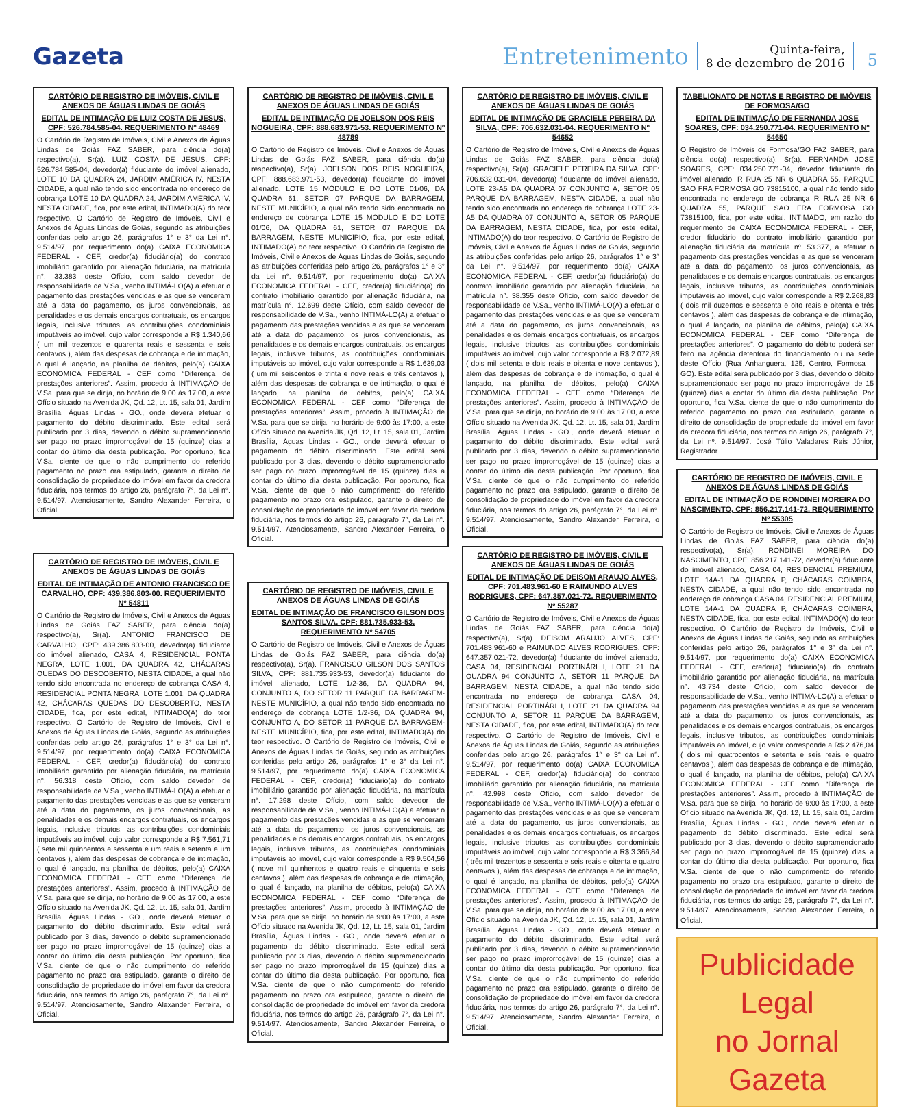Gazeta
Entretenimento
Quinta-feira,
8 de dezembro de 2016
5
CARTÓRIO DE REGISTRO DE IMÓVEIS, CIVIL E ANEXOS DE ÁGUAS LINDAS DE GOIÁS
EDITAL DE INTIMAÇÃO DE LUIZ COSTA DE JESUS, CPF: 526.784.585-04. REQUERIMENTO Nº 48469
O Cartório de Registro de Imóveis, Civil e Anexos de Águas Lindas de Goiás FAZ SABER, para ciência do(a) respectivo(a), Sr(a). LUIZ COSTA DE JESUS, CPF: 526.784.585-04, devedor(a) fiduciante do imóvel alienado, LOTE 10 DA QUADRA 24, JARDIM AMÉRICA IV, NESTA CIDADE, a qual não tendo sido encontrada no endereço de cobrança LOTE 10 DA QUADRA 24, JARDIM AMÉRICA IV, NESTA CIDADE, fica, por este edital, INTIMADO(A) do teor respectivo. O Cartório de Registro de Imóveis, Civil e Anexos de Águas Lindas de Goiás, segundo as atribuições conferidas pelo artigo 26, parágrafos 1° e 3° da Lei n°. 9.514/97, por requerimento do(a) CAIXA ECONOMICA FEDERAL - CEF, credor(a) fiduciário(a) do contrato imobiliário garantido por alienação fiduciária, na matrícula n°. 33.383 deste Ofício, com saldo devedor de responsabilidade de V.Sa., venho INTIMÁ-LO(A) a efetuar o pagamento das prestações vencidas e as que se venceram até a data do pagamento, os juros convencionais, as penalidades e os demais encargos contratuais, os encargos legais, inclusive tributos, as contribuições condominiais imputáveis ao imóvel, cujo valor corresponde a R$ 1.340,66 ( um mil trezentos e quarenta reais e sessenta e seis centavos ), além das despesas de cobrança e de intimação, o qual é lançado, na planilha de débitos, pelo(a) CAIXA ECONOMICA FEDERAL - CEF como “Diferença de prestações anteriores”. Assim, procedo à INTIMAÇÃO de V.Sa. para que se dirija, no horário de 9:00 às 17:00, a este Ofício situado na Avenida JK, Qd. 12, Lt. 15, sala 01, Jardim Brasília, Águas Lindas - GO., onde deverá efetuar o pagamento do débito discriminado. Este edital será publicado por 3 dias, devendo o débito supramencionado ser pago no prazo improrrogável de 15 (quinze) dias a contar do último dia desta publicação. Por oportuno, fica V.Sa. ciente de que o não cumprimento do referido pagamento no prazo ora estipulado, garante o direito de consolidação de propriedade do imóvel em favor da credora fiduciária, nos termos do artigo 26, parágrafo 7°, da Lei n°. 9.514/97. Atenciosamente, Sandro Alexander Ferreira, o Oficial.
CARTÓRIO DE REGISTRO DE IMÓVEIS, CIVIL E ANEXOS DE ÁGUAS LINDAS DE GOIÁS
EDITAL DE INTIMAÇÃO DE ANTONIO FRANCISCO DE CARVALHO, CPF: 439.386.803-00. REQUERIMENTO Nº 54811
O Cartório de Registro de Imóveis, Civil e Anexos de Águas Lindas de Goiás FAZ SABER, para ciência do(a) respectivo(a), Sr(a). ANTONIO FRANCISCO DE CARVALHO, CPF: 439.386.803-00, devedor(a) fiduciante do imóvel alienado, CASA 4, RESIDENCIAL PONTA NEGRA, LOTE 1.001, DA QUADRA 42, CHÁCARAS QUEDAS DO DESCOBERTO, NESTA CIDADE, a qual não tendo sido encontrada no endereço de cobrança CASA 4, RESIDENCIAL PONTA NEGRA, LOTE 1.001, DA QUADRA 42, CHÁCARAS QUEDAS DO DESCOBERTO, NESTA CIDADE, fica, por este edital, INTIMADO(A) do teor respectivo. O Cartório de Registro de Imóveis, Civil e Anexos de Águas Lindas de Goiás, segundo as atribuições conferidas pelo artigo 26, parágrafos 1° e 3° da Lei n°. 9.514/97, por requerimento do(a) CAIXA ECONOMICA FEDERAL - CEF, credor(a) fiduciário(a) do contrato imobiliário garantido por alienação fiduciária, na matrícula n°. 56.318 deste Ofício, com saldo devedor de responsabilidade de V.Sa., venho INTIMÁ-LO(A) a efetuar o pagamento das prestações vencidas e as que se venceram até a data do pagamento, os juros convencionais, as penalidades e os demais encargos contratuais, os encargos legais, inclusive tributos, as contribuições condominiais imputáveis ao imóvel, cujo valor corresponde a R$ 7.561,71 ( sete mil quinhentos e sessenta e um reais e setenta e um centavos ), além das despesas de cobrança e de intimação, o qual é lançado, na planilha de débitos, pelo(a) CAIXA ECONOMICA FEDERAL - CEF como “Diferença de prestações anteriores”. Assim, procedo à INTIMAÇÃO de V.Sa. para que se dirija, no horário de 9:00 às 17:00, a este Ofício situado na Avenida JK, Qd. 12, Lt. 15, sala 01, Jardim Brasília, Águas Lindas - GO., onde deverá efetuar o pagamento do débito discriminado. Este edital será publicado por 3 dias, devendo o débito supramencionado ser pago no prazo improrrogável de 15 (quinze) dias a contar do último dia desta publicação. Por oportuno, fica V.Sa. ciente de que o não cumprimento do referido pagamento no prazo ora estipulado, garante o direito de consolidação de propriedade do imóvel em favor da credora fiduciária, nos termos do artigo 26, parágrafo 7°, da Lei n°. 9.514/97. Atenciosamente, Sandro Alexander Ferreira, o Oficial.
CARTÓRIO DE REGISTRO DE IMÓVEIS, CIVIL E ANEXOS DE ÁGUAS LINDAS DE GOIÁS
EDITAL DE INTIMAÇÃO DE JOELSON DOS REIS NOGUEIRA, CPF: 888.683.971-53. REQUERIMENTO Nº 48789
O Cartório de Registro de Imóveis, Civil e Anexos de Águas Lindas de Goiás FAZ SABER, para ciência do(a) respectivo(a), Sr(a). JOELSON DOS REIS NOGUEIRA, CPF: 888.683.971-53, devedor(a) fiduciante do imóvel alienado, LOTE 15 MÓDULO E DO LOTE 01/06, DA QUADRA 61, SETOR 07 PARQUE DA BARRAGEM, NESTE MUNICÍPIO, a qual não tendo sido encontrada no endereço de cobrança LOTE 15 MÓDULO E DO LOTE 01/06, DA QUADRA 61, SETOR 07 PARQUE DA BARRAGEM, NESTE MUNICÍPIO, fica, por este edital, INTIMADO(A) do teor respectivo. O Cartório de Registro de Imóveis, Civil e Anexos de Águas Lindas de Goiás, segundo as atribuições conferidas pelo artigo 26, parágrafos 1° e 3° da Lei n°. 9.514/97, por requerimento do(a) CAIXA ECONOMICA FEDERAL - CEF, credor(a) fiduciário(a) do contrato imobiliário garantido por alienação fiduciária, na matrícula n°. 12.699 deste Ofício, com saldo devedor de responsabilidade de V.Sa., venho INTIMÁ-LO(A) a efetuar o pagamento das prestações vencidas e as que se venceram até a data do pagamento, os juros convencionais, as penalidades e os demais encargos contratuais, os encargos legais, inclusive tributos, as contribuições condominiais imputáveis ao imóvel, cujo valor corresponde a R$ 1.639,03 ( um mil seiscentos e trinta e nove reais e três centavos ), além das despesas de cobrança e de intimação, o qual é lançado, na planilha de débitos, pelo(a) CAIXA ECONOMICA FEDERAL - CEF como “Diferença de prestações anteriores”. Assim, procedo à INTIMAÇÃO de V.Sa. para que se dirija, no horário de 9:00 às 17:00, a este Ofício situado na Avenida JK, Qd. 12, Lt. 15, sala 01, Jardim Brasília, Águas Lindas - GO., onde deverá efetuar o pagamento do débito discriminado. Este edital será publicado por 3 dias, devendo o débito supramencionado ser pago no prazo improrrogável de 15 (quinze) dias a contar do último dia desta publicação. Por oportuno, fica V.Sa. ciente de que o não cumprimento do referido pagamento no prazo ora estipulado, garante o direito de consolidação de propriedade do imóvel em favor da credora fiduciária, nos termos do artigo 26, parágrafo 7°, da Lei n°. 9.514/97. Atenciosamente, Sandro Alexander Ferreira, o Oficial.
CARTÓRIO DE REGISTRO DE IMÓVEIS, CIVIL E ANEXOS DE ÁGUAS LINDAS DE GOIÁS
EDITAL DE INTIMAÇÃO DE FRANCISCO GILSON DOS SANTOS SILVA, CPF: 881.735.933-53. REQUERIMENTO Nº 54705
O Cartório de Registro de Imóveis, Civil e Anexos de Águas Lindas de Goiás FAZ SABER, para ciência do(a) respectivo(a), Sr(a). FRANCISCO GILSON DOS SANTOS SILVA, CPF: 881.735.933-53, devedor(a) fiduciante do imóvel alienado, LOTE 1/2-36, DA QUADRA 94, CONJUNTO A, DO SETOR 11 PARQUE DA BARRAGEM- NESTE MUNICÍPIO, a qual não tendo sido encontrada no endereço de cobrança LOTE 1/2-36, DA QUADRA 94, CONJUNTO A, DO SETOR 11 PARQUE DA BARRAGEM- NESTE MUNICÍPIO, fica, por este edital, INTIMADO(A) do teor respectivo. O Cartório de Registro de Imóveis, Civil e Anexos de Águas Lindas de Goiás, segundo as atribuições conferidas pelo artigo 26, parágrafos 1° e 3° da Lei n°. 9.514/97, por requerimento do(a) CAIXA ECONOMICA FEDERAL - CEF, credor(a) fiduciário(a) do contrato imobiliário garantido por alienação fiduciária, na matrícula n°. 17.298 deste Ofício, com saldo devedor de responsabilidade de V.Sa., venho INTIMÁ-LO(A) a efetuar o pagamento das prestações vencidas e as que se venceram até a data do pagamento, os juros convencionais, as penalidades e os demais encargos contratuais, os encargos legais, inclusive tributos, as contribuições condominiais imputáveis ao imóvel, cujo valor corresponde a R$ 9.504,56 ( nove mil quinhentos e quatro reais e cinquenta e seis centavos ), além das despesas de cobrança e de intimação, o qual é lançado, na planilha de débitos, pelo(a) CAIXA ECONOMICA FEDERAL - CEF como “Diferença de prestações anteriores”. Assim, procedo à INTIMAÇÃO de V.Sa. para que se dirija, no horário de 9:00 às 17:00, a este Ofício situado na Avenida JK, Qd. 12, Lt. 15, sala 01, Jardim Brasília, Águas Lindas - GO., onde deverá efetuar o pagamento do débito discriminado. Este edital será publicado por 3 dias, devendo o débito supramencionado ser pago no prazo improrrogável de 15 (quinze) dias a contar do último dia desta publicação. Por oportuno, fica V.Sa. ciente de que o não cumprimento do referido pagamento no prazo ora estipulado, garante o direito de consolidação de propriedade do imóvel em favor da credora fiduciária, nos termos do artigo 26, parágrafo 7°, da Lei n°. 9.514/97. Atenciosamente, Sandro Alexander Ferreira, o Oficial.
CARTÓRIO DE REGISTRO DE IMÓVEIS, CIVIL E ANEXOS DE ÁGUAS LINDAS DE GOIÁS
EDITAL DE INTIMAÇÃO DE GRACIELE PEREIRA DA SILVA, CPF: 706.632.031-04. REQUERIMENTO Nº 54652
O Cartório de Registro de Imóveis, Civil e Anexos de Águas Lindas de Goiás FAZ SABER, para ciência do(a) respectivo(a), Sr(a). GRACIELE PEREIRA DA SILVA, CPF: 706.632.031-04, devedor(a) fiduciante do imóvel alienado, LOTE 23-A5 DA QUADRA 07 CONJUNTO A, SETOR 05 PARQUE DA BARRAGEM, NESTA CIDADE, a qual não tendo sido encontrada no endereço de cobrança LOTE 23-A5 DA QUADRA 07 CONJUNTO A, SETOR 05 PARQUE DA BARRAGEM, NESTA CIDADE, fica, por este edital, INTIMADO(A) do teor respectivo. O Cartório de Registro de Imóveis, Civil e Anexos de Águas Lindas de Goiás, segundo as atribuições conferidas pelo artigo 26, parágrafos 1° e 3° da Lei n°. 9.514/97, por requerimento do(a) CAIXA ECONOMICA FEDERAL - CEF, credor(a) fiduciário(a) do contrato imobiliário garantido por alienação fiduciária, na matrícula n°. 38.355 deste Ofício, com saldo devedor de responsabilidade de V.Sa., venho INTIMÁ-LO(A) a efetuar o pagamento das prestações vencidas e as que se venceram até a data do pagamento, os juros convencionais, as penalidades e os demais encargos contratuais, os encargos legais, inclusive tributos, as contribuições condominiais imputáveis ao imóvel, cujo valor corresponde a R$ 2.072,89 ( dois mil setenta e dois reais e oitenta e nove centavos ), além das despesas de cobrança e de intimação, o qual é lançado, na planilha de débitos, pelo(a) CAIXA ECONOMICA FEDERAL - CEF como “Diferença de prestações anteriores”. Assim, procedo à INTIMAÇÃO de V.Sa. para que se dirija, no horário de 9:00 às 17:00, a este Ofício situado na Avenida JK, Qd. 12, Lt. 15, sala 01, Jardim Brasília, Águas Lindas - GO., onde deverá efetuar o pagamento do débito discriminado. Este edital será publicado por 3 dias, devendo o débito supramencionado ser pago no prazo improrrogável de 15 (quinze) dias a contar do último dia desta publicação. Por oportuno, fica V.Sa. ciente de que o não cumprimento do referido pagamento no prazo ora estipulado, garante o direito de consolidação de propriedade do imóvel em favor da credora fiduciária, nos termos do artigo 26, parágrafo 7°, da Lei n°. 9.514/97. Atenciosamente, Sandro Alexander Ferreira, o Oficial.
CARTÓRIO DE REGISTRO DE IMÓVEIS, CIVIL E ANEXOS DE ÁGUAS LINDAS DE GOIÁS
EDITAL DE INTIMAÇÃO DE DEISOM ARAUJO ALVES, CPF: 701.483.961-60 E RAIMUNDO ALVES RODRIGUES, CPF: 647.357.021-72. REQUERIMENTO Nº 55287
O Cartório de Registro de Imóveis, Civil e Anexos de Águas Lindas de Goiás FAZ SABER, para ciência do(a) respectivo(a), Sr(a). DEISOM ARAUJO ALVES, CPF: 701.483.961-60 e RAIMUNDO ALVES RODRIGUES, CPF: 647.357.021-72, devedor(a) fiduciante do imóvel alienado, CASA 04, RESIDENCIAL PORTINÁRI I, LOTE 21 DA QUADRA 94 CONJUNTO A, SETOR 11 PARQUE DA BARRAGEM, NESTA CIDADE, a qual não tendo sido encontrada no endereço de cobrança CASA 04, RESIDENCIAL PORTINÁRI I, LOTE 21 DA QUADRA 94 CONJUNTO A, SETOR 11 PARQUE DA BARRAGEM, NESTA CIDADE, fica, por este edital, INTIMADO(A) do teor respectivo. O Cartório de Registro de Imóveis, Civil e Anexos de Águas Lindas de Goiás, segundo as atribuições conferidas pelo artigo 26, parágrafos 1° e 3° da Lei n°. 9.514/97, por requerimento do(a) CAIXA ECONOMICA FEDERAL - CEF, credor(a) fiduciário(a) do contrato imobiliário garantido por alienação fiduciária, na matrícula n°. 42.998 deste Ofício, com saldo devedor de responsabilidade de V.Sa., venho INTIMÁ-LO(A) a efetuar o pagamento das prestações vencidas e as que se venceram até a data do pagamento, os juros convencionais, as penalidades e os demais encargos contratuais, os encargos legais, inclusive tributos, as contribuições condominiais imputáveis ao imóvel, cujo valor corresponde a R$ 3.366,84 ( três mil trezentos e sessenta e seis reais e oitenta e quatro centavos ), além das despesas de cobrança e de intimação, o qual é lançado, na planilha de débitos, pelo(a) CAIXA ECONOMICA FEDERAL - CEF como “Diferença de prestações anteriores”. Assim, procedo à INTIMAÇÃO de V.Sa. para que se dirija, no horário de 9:00 às 17:00, a este Ofício situado na Avenida JK, Qd. 12, Lt. 15, sala 01, Jardim Brasília, Águas Lindas - GO., onde deverá efetuar o pagamento do débito discriminado. Este edital será publicado por 3 dias, devendo o débito supramencionado ser pago no prazo improrrogável de 15 (quinze) dias a contar do último dia desta publicação. Por oportuno, fica V.Sa. ciente de que o não cumprimento do referido pagamento no prazo ora estipulado, garante o direito de consolidação de propriedade do imóvel em favor da credora fiduciária, nos termos do artigo 26, parágrafo 7°, da Lei n°. 9.514/97. Atenciosamente, Sandro Alexander Ferreira, o Oficial.
TABELIONATO DE NOTAS E REGISTRO DE IMÓVEIS DE FORMOSA/GO
EDITAL DE INTIMAÇÃO DE FERNANDA JOSE SOARES, CPF: 034.250.771-04. REQUERIMENTO Nº 54650
O Registro de Imóveis de Formosa/GO FAZ SABER, para ciência do(a) respectivo(a), Sr(a). FERNANDA JOSE SOARES, CPF: 034.250.771-04, devedor fiduciante do imóvel alienado, R RUA 25 NR 6 QUADRA 55, PARQUE SAO FRA FORMOSA GO 73815100, a qual não tendo sido encontrada no endereço de cobrança R RUA 25 NR 6 QUADRA 55, PARQUE SAO FRA FORMOSA GO 73815100, fica, por este edital, INTIMADO, em razão do requerimento de CAIXA ECONOMICA FEDERAL - CEF, credor fiduciário do contrato imobiliário garantido por alienação fiduciária da matrícula nº. 53.377, a efetuar o pagamento das prestações vencidas e as que se venceram até a data do pagamento, os juros convencionais, as penalidades e os demais encargos contratuais, os encargos legais, inclusive tributos, as contribuições condominiais imputáveis ao imóvel, cujo valor corresponde a R$ 2.268,83 ( dois mil duzentos e sessenta e oito reais e oitenta e três centavos ), além das despesas de cobrança e de intimação, o qual é lançado, na planilha de débitos, pelo(a) CAIXA ECONOMICA FEDERAL - CEF como “Diferença de prestações anteriores”. O pagamento do débito poderá ser feito na agência detentora do financiamento ou na sede deste Ofício (Rua Anhanguera, 125, Centro, Formosa – GO). Este edital será publicado por 3 dias, devendo o débito supramencionado ser pago no prazo improrrogável de 15 (quinze) dias a contar do último dia desta publicação. Por oportuno, fica V.Sa. ciente de que o não cumprimento do referido pagamento no prazo ora estipulado, garante o direito de consolidação de propriedade do imóvel em favor da credora fiduciária, nos termos do artigo 26, parágrafo 7°, da Lei nº. 9.514/97. José Túlio Valadares Reis Júnior, Registrador.
CARTÓRIO DE REGISTRO DE IMÓVEIS, CIVIL E ANEXOS DE ÁGUAS LINDAS DE GOIÁS
EDITAL DE INTIMAÇÃO DE RONDINEI MOREIRA DO NASCIMENTO, CPF: 856.217.141-72. REQUERIMENTO Nº 55305
O Cartório de Registro de Imóveis, Civil e Anexos de Águas Lindas de Goiás FAZ SABER, para ciência do(a) respectivo(a), Sr(a). RONDINEI MOREIRA DO NASCIMENTO, CPF: 856.217.141-72, devedor(a) fiduciante do imóvel alienado, CASA 04, RESIDENCIAL PREMIUM, LOTE 14A-1 DA QUADRA P, CHÁCARAS COIMBRA, NESTA CIDADE, a qual não tendo sido encontrada no endereço de cobrança CASA 04, RESIDENCIAL PREMIUM, LOTE 14A-1 DA QUADRA P, CHÁCARAS COIMBRA, NESTA CIDADE, fica, por este edital, INTIMADO(A) do teor respectivo. O Cartório de Registro de Imóveis, Civil e Anexos de Águas Lindas de Goiás, segundo as atribuições conferidas pelo artigo 26, parágrafos 1° e 3° da Lei n°. 9.514/97, por requerimento do(a) CAIXA ECONOMICA FEDERAL - CEF, credor(a) fiduciário(a) do contrato imobiliário garantido por alienação fiduciária, na matrícula n°. 43.734 deste Ofício, com saldo devedor de responsabilidade de V.Sa., venho INTIMÁ-LO(A) a efetuar o pagamento das prestações vencidas e as que se venceram até a data do pagamento, os juros convencionais, as penalidades e os demais encargos contratuais, os encargos legais, inclusive tributos, as contribuições condominiais imputáveis ao imóvel, cujo valor corresponde a R$ 2.476,04 ( dois mil quatrocentos e setenta e seis reais e quatro centavos ), além das despesas de cobrança e de intimação, o qual é lançado, na planilha de débitos, pelo(a) CAIXA ECONOMICA FEDERAL - CEF como “Diferença de prestações anteriores”. Assim, procedo à INTIMAÇÃO de V.Sa. para que se dirija, no horário de 9:00 às 17:00, a este Ofício situado na Avenida JK, Qd. 12, Lt. 15, sala 01, Jardim Brasília, Águas Lindas - GO., onde deverá efetuar o pagamento do débito discriminado. Este edital será publicado por 3 dias, devendo o débito supramencionado ser pago no prazo improrrogável de 15 (quinze) dias a contar do último dia desta publicação. Por oportuno, fica V.Sa. ciente de que o não cumprimento do referido pagamento no prazo ora estipulado, garante o direito de consolidação de propriedade do imóvel em favor da credora fiduciária, nos termos do artigo 26, parágrafo 7°, da Lei n°. 9.514/97. Atenciosamente, Sandro Alexander Ferreira, o Oficial.
Publicidade Legal
no Jornal Gazeta